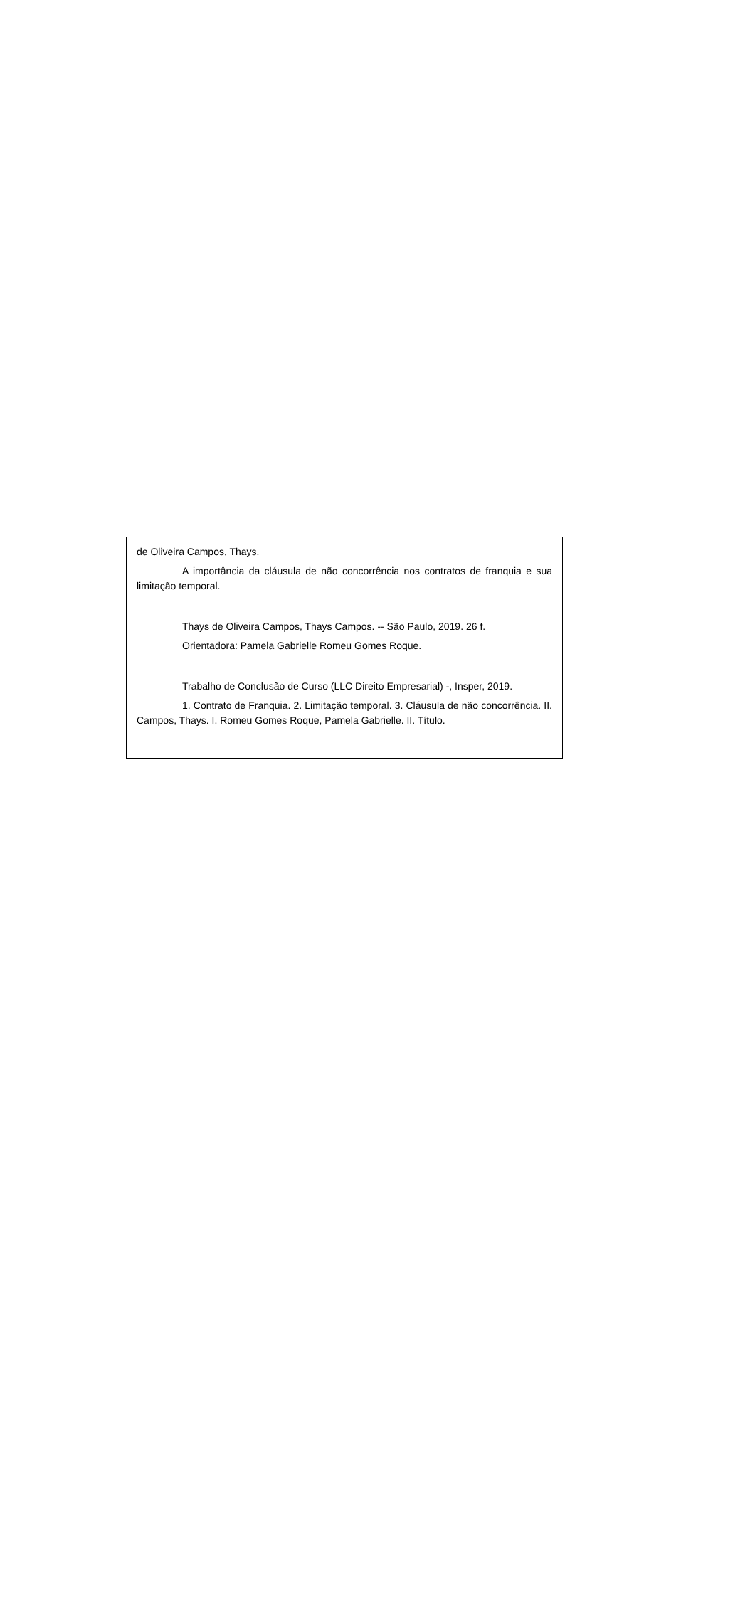de Oliveira Campos, Thays.
A importância da cláusula de não concorrência nos contratos de franquia e sua limitação temporal.
Thays de Oliveira Campos, Thays Campos. -- São Paulo, 2019. 26 f.
Orientadora: Pamela Gabrielle Romeu Gomes Roque.
Trabalho de Conclusão de Curso (LLC Direito Empresarial) -, Insper, 2019.
1. Contrato de Franquia. 2. Limitação temporal. 3. Cláusula de não concorrência. II. Campos, Thays. I. Romeu Gomes Roque, Pamela Gabrielle. II. Título.